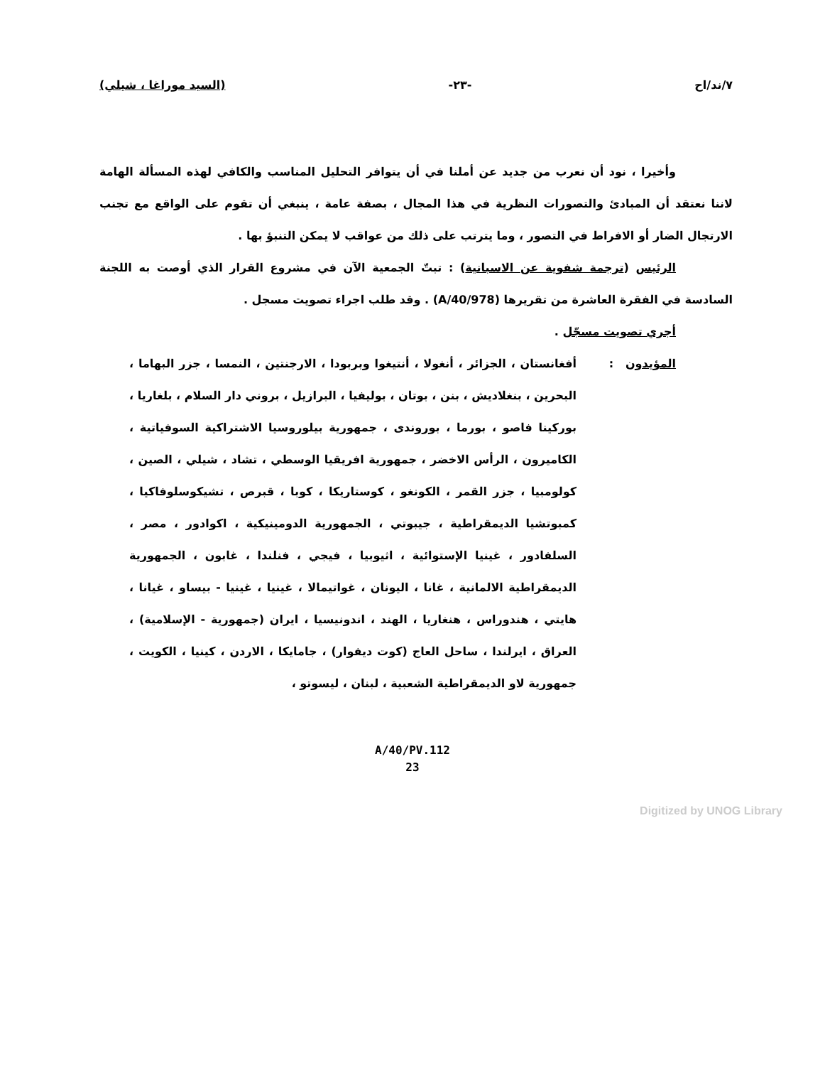٧/ند/اح -٢٣- (السيد موراغا ، شيلي)
وأخيرا ، نود أن نعرب من جديد عن أملنا في أن يتوافر التحليل المناسب والكافي لهذه المسألة الهامة لاننا نعتقد أن المبادئ والتصورات النظرية في هذا المجال ، بصفة عامة ، ينبغي أن تقوم على الواقع مع تجنب الارتجال الضار أو الافراط في التصور ، وما يترتب على ذلك من عواقب لا يمكن التنبؤ بها .
الرئيس (ترجمة شفوية عن الاسبانية) : تبتّ الجمعية الآن في مشروع القرار الذي أوصت به اللجنة السادسة في الفقرة العاشرة من تقريرها (A/40/978) . وقد طلب اجراء تصويت مسجل .
أجري تصويت مسجّل .
المؤيدون : أفغانستان ، الجزائر ، أنغولا ، أنتيغوا وبربودا ، الارجنتين ، النمسا ، جزر البهاما ، البحرين ، بنغلاديش ، بنن ، بوتان ، بوليفيا ، البرازيل ، بروني دار السلام ، بلغاريا ، بوركينا فاصو ، بورما ، بوروندى ، جمهورية بيلوروسيا الاشتراكية السوفياتية ، الكاميرون ، الرأس الاخضر ، جمهورية افريقيا الوسطي ، تشاد ، شيلي ، الصين ، كولومبيا ، جزر القمر ، الكونغو ، كوستاريكا ، كوبا ، قبرص ، تشيكوسلوفاكيا ، كمبوتشيا الديمقراطية ، جيبوتي ، الجمهورية الدومينيكية ، اكوادور ، مصر ، السلفادور ، غينيا الإستوائية ، اثيوبيا ، فيجي ، فنلندا ، غابون ، الجمهورية الديمقراطية الالمانية ، غانا ، اليونان ، غواتيمالا ، غينيا ، غينيا - بيساو ، غيانا ، هايتي ، هندوراس ، هنغاريا ، الهند ، اندونيسيا ، ايران (جمهورية - الإسلامية) ، العراق ، ايرلندا ، ساحل العاج (كوت ديفوار) ، جامايكا ، الاردن ، كينيا ، الكويت ، جمهورية لاو الديمقراطية الشعبية ، لبنان ، ليسوتو ،
A/40/PV.112
23
Digitized by UNOG Library